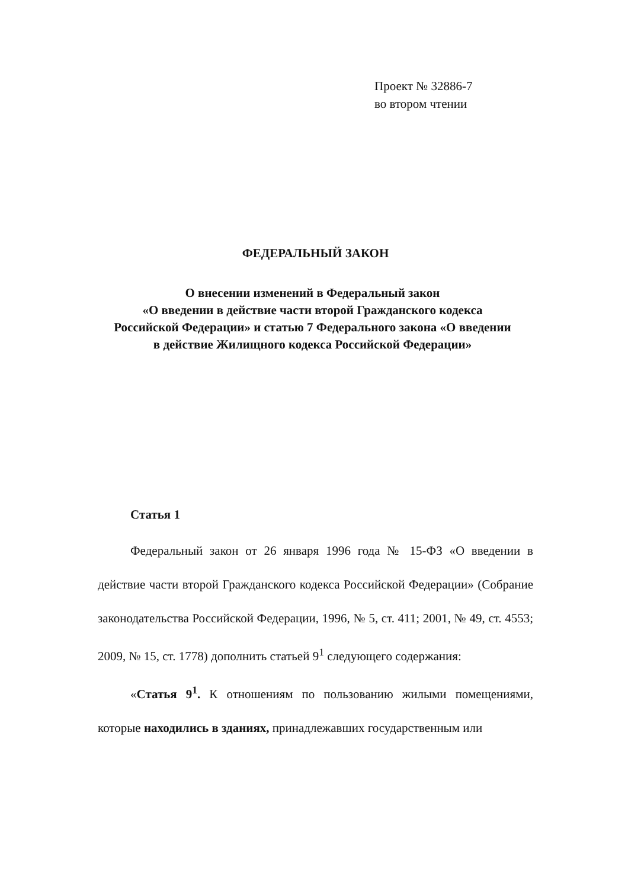Проект № 32886-7
во втором чтении
ФЕДЕРАЛЬНЫЙ ЗАКОН
О внесении изменений в Федеральный закон
«О введении в действие части второй Гражданского кодекса
Российской Федерации» и статью 7 Федерального закона «О введении
в действие Жилищного кодекса Российской Федерации»
Статья 1
Федеральный закон от 26 января 1996 года № 15-ФЗ «О введении в действие части второй Гражданского кодекса Российской Федерации» (Собрание законодательства Российской Федерации, 1996, № 5, ст. 411; 2001, № 49, ст. 4553; 2009, № 15, ст. 1778) дополнить статьей 9<sup>1</sup> следующего содержания:
«Статья 9<sup>1</sup>. К отношениям по пользованию жилыми помещениями, которые находились в зданиях, принадлежавших государственным или